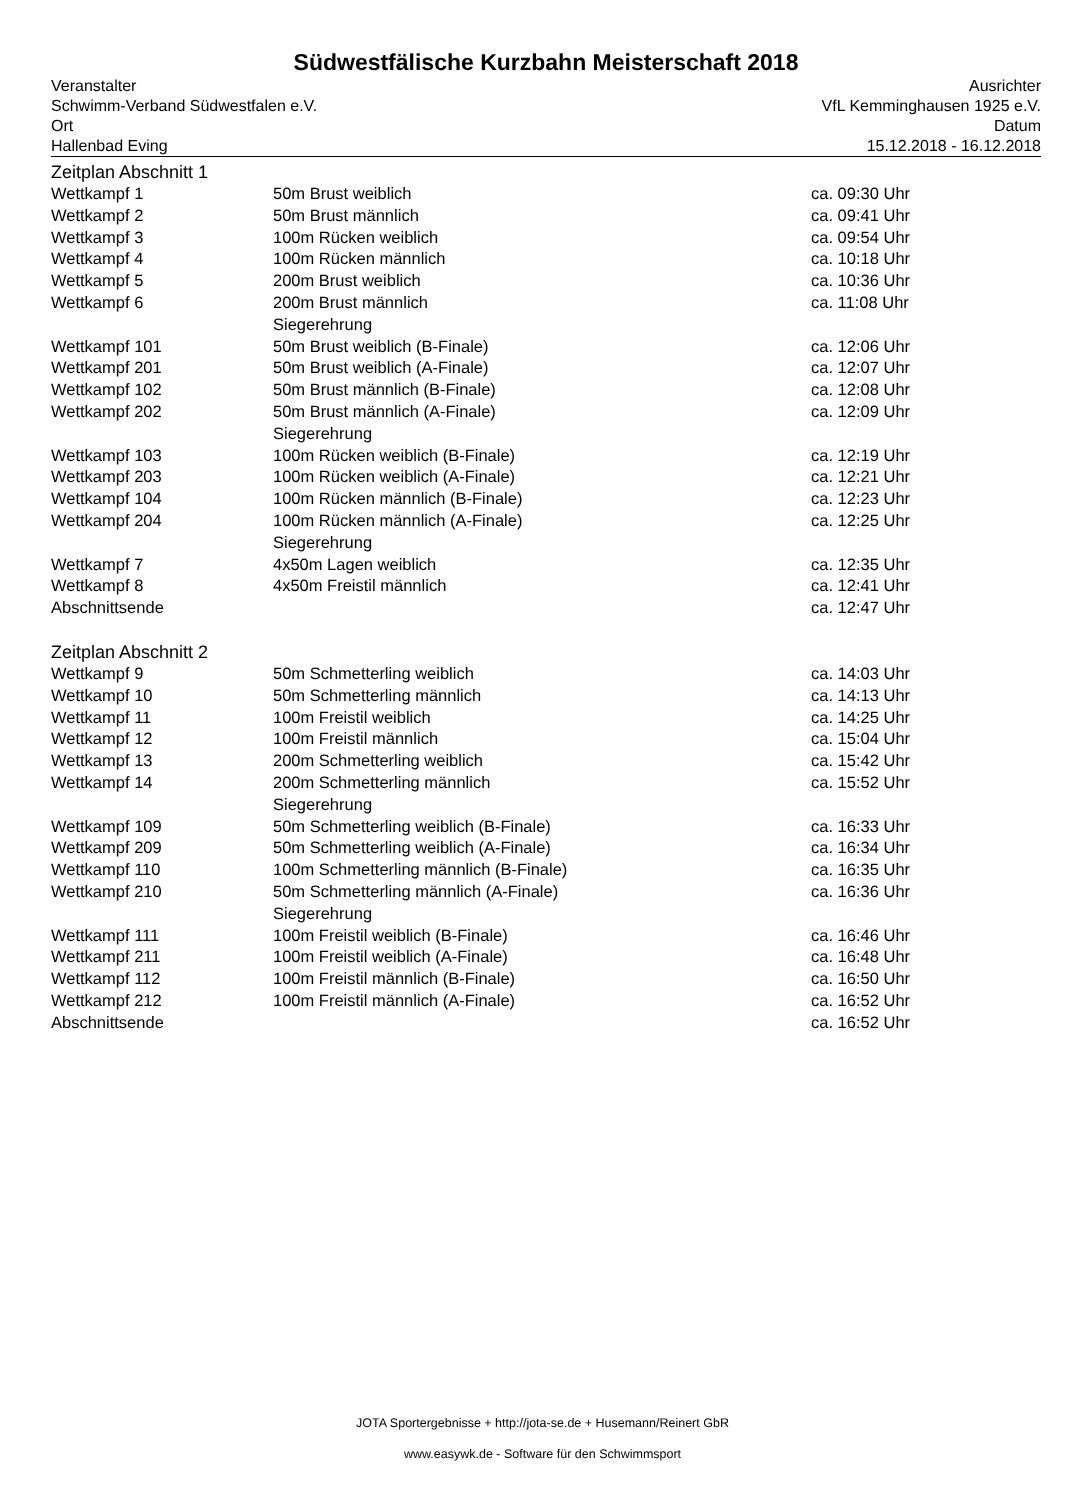Südwestfälische Kurzbahn Meisterschaft 2018
Veranstalter
Schwimm-Verband Südwestfalen e.V.
Ort
Hallenbad Eving
Ausrichter
VfL Kemminghausen 1925 e.V.
Datum
15.12.2018 - 16.12.2018
Zeitplan Abschnitt 1
| Wettkampf 1 | 50m Brust weiblich | ca. 09:30 Uhr |
| Wettkampf 2 | 50m Brust männlich | ca. 09:41 Uhr |
| Wettkampf 3 | 100m Rücken weiblich | ca. 09:54 Uhr |
| Wettkampf 4 | 100m Rücken männlich | ca. 10:18 Uhr |
| Wettkampf 5 | 200m Brust weiblich | ca. 10:36 Uhr |
| Wettkampf 6 | 200m Brust männlich | ca. 11:08 Uhr |
| | Siegerehrung | |
| Wettkampf 101 | 50m Brust weiblich (B-Finale) | ca. 12:06 Uhr |
| Wettkampf 201 | 50m Brust weiblich (A-Finale) | ca. 12:07 Uhr |
| Wettkampf 102 | 50m Brust männlich (B-Finale) | ca. 12:08 Uhr |
| Wettkampf 202 | 50m Brust männlich (A-Finale) | ca. 12:09 Uhr |
| | Siegerehrung | |
| Wettkampf 103 | 100m Rücken weiblich (B-Finale) | ca. 12:19 Uhr |
| Wettkampf 203 | 100m Rücken weiblich (A-Finale) | ca. 12:21 Uhr |
| Wettkampf 104 | 100m Rücken männlich (B-Finale) | ca. 12:23 Uhr |
| Wettkampf 204 | 100m Rücken männlich (A-Finale) | ca. 12:25 Uhr |
| | Siegerehrung | |
| Wettkampf 7 | 4x50m Lagen weiblich | ca. 12:35 Uhr |
| Wettkampf 8 | 4x50m Freistil männlich | ca. 12:41 Uhr |
| Abschnittsende | | ca. 12:47 Uhr |
Zeitplan Abschnitt 2
| Wettkampf 9 | 50m Schmetterling weiblich | ca. 14:03 Uhr |
| Wettkampf 10 | 50m Schmetterling männlich | ca. 14:13 Uhr |
| Wettkampf 11 | 100m Freistil weiblich | ca. 14:25 Uhr |
| Wettkampf 12 | 100m Freistil männlich | ca. 15:04 Uhr |
| Wettkampf 13 | 200m Schmetterling weiblich | ca. 15:42 Uhr |
| Wettkampf 14 | 200m Schmetterling männlich | ca. 15:52 Uhr |
| | Siegerehrung | |
| Wettkampf 109 | 50m Schmetterling weiblich (B-Finale) | ca. 16:33 Uhr |
| Wettkampf 209 | 50m Schmetterling weiblich (A-Finale) | ca. 16:34 Uhr |
| Wettkampf 110 | 100m Schmetterling männlich (B-Finale) | ca. 16:35 Uhr |
| Wettkampf 210 | 50m Schmetterling männlich (A-Finale) | ca. 16:36 Uhr |
| | Siegerehrung | |
| Wettkampf 111 | 100m Freistil weiblich (B-Finale) | ca. 16:46 Uhr |
| Wettkampf 211 | 100m Freistil weiblich (A-Finale) | ca. 16:48 Uhr |
| Wettkampf 112 | 100m Freistil männlich (B-Finale) | ca. 16:50 Uhr |
| Wettkampf 212 | 100m Freistil männlich (A-Finale) | ca. 16:52 Uhr |
| Abschnittsende | | ca. 16:52 Uhr |
JOTA Sportergebnisse + http://jota-se.de + Husemann/Reinert GbR
www.easywk.de - Software für den Schwimmsport